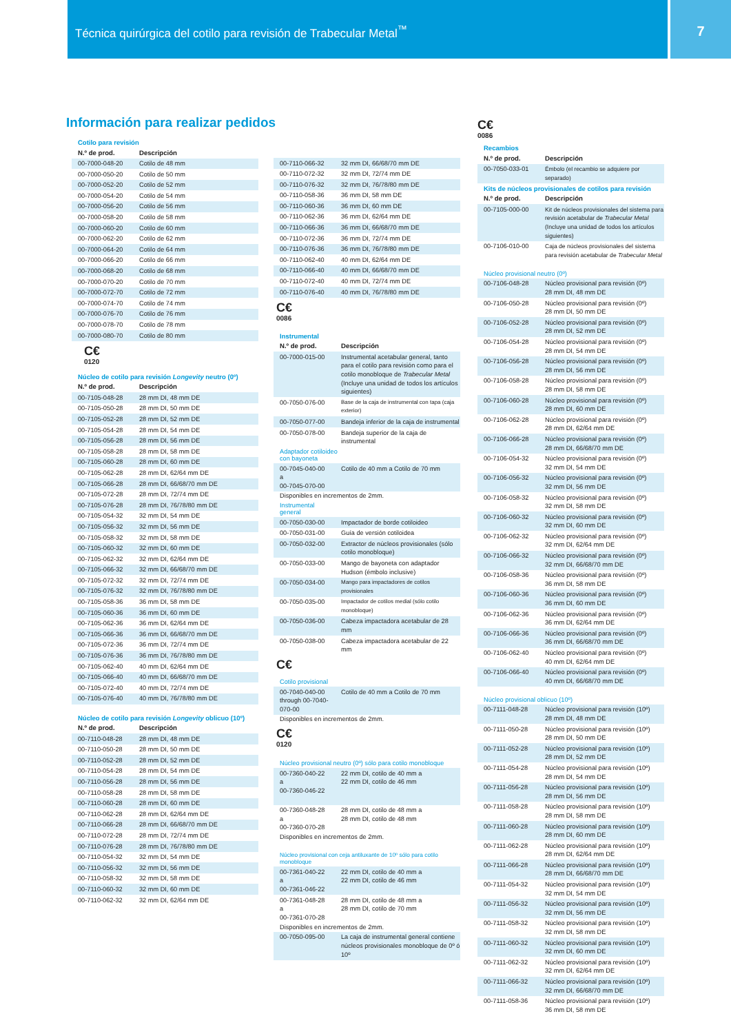Técnica quirúrgica del cotilo para revisión de Trabecular Metal<sup>™</sup>
7
Información para realizar pedidos
Cotilo para revisión
| N.º de prod. | Descripción |
| --- | --- |
| 00-7000-048-20 | Cotilo de 48 mm |
| 00-7000-050-20 | Cotilo de 50 mm |
| 00-7000-052-20 | Cotilo de 52 mm |
| 00-7000-054-20 | Cotilo de 54 mm |
| 00-7000-056-20 | Cotilo de 56 mm |
| 00-7000-058-20 | Cotilo de 58 mm |
| 00-7000-060-20 | Cotilo de 60 mm |
| 00-7000-062-20 | Cotilo de 62 mm |
| 00-7000-064-20 | Cotilo de 64 mm |
| 00-7000-066-20 | Cotilo de 66 mm |
| 00-7000-068-20 | Cotilo de 68 mm |
| 00-7000-070-20 | Cotilo de 70 mm |
| 00-7000-072-70 | Cotilo de 72 mm |
| 00-7000-074-70 | Cotilo de 74 mm |
| 00-7000-076-70 | Cotilo de 76 mm |
| 00-7000-078-70 | Cotilo de 78 mm |
| 00-7000-080-70 | Cotilo de 80 mm |
C€
0120
Núcleo de cotilo para revisión Longevity neutro (0º)
| N.º de prod. | Descripción |
| --- | --- |
| 00-7105-048-28 | 28 mm DI, 48 mm DE |
| 00-7105-050-28 | 28 mm DI, 50 mm DE |
| 00-7105-052-28 | 28 mm DI, 52 mm DE |
| 00-7105-054-28 | 28 mm DI, 54 mm DE |
| 00-7105-056-28 | 28 mm DI, 56 mm DE |
| 00-7105-058-28 | 28 mm DI, 58 mm DE |
| 00-7105-060-28 | 28 mm DI, 60 mm DE |
| 00-7105-062-28 | 28 mm DI, 62/64 mm DE |
| 00-7105-066-28 | 28 mm DI, 66/68/70 mm DE |
| 00-7105-072-28 | 28 mm DI, 72/74 mm DE |
| 00-7105-076-28 | 28 mm DI, 76/78/80 mm DE |
| 00-7105-054-32 | 32 mm DI, 54 mm DE |
| 00-7105-056-32 | 32 mm DI, 56 mm DE |
| 00-7105-058-32 | 32 mm DI, 58 mm DE |
| 00-7105-060-32 | 32 mm DI, 60 mm DE |
| 00-7105-062-32 | 32 mm DI, 62/64 mm DE |
| 00-7105-066-32 | 32 mm DI, 66/68/70 mm DE |
| 00-7105-072-32 | 32 mm DI, 72/74 mm DE |
| 00-7105-076-32 | 32 mm DI, 76/78/80 mm DE |
| 00-7105-058-36 | 36 mm DI, 58 mm DE |
| 00-7105-060-36 | 36 mm DI, 60 mm DE |
| 00-7105-062-36 | 36 mm DI, 62/64 mm DE |
| 00-7105-066-36 | 36 mm DI, 66/68/70 mm DE |
| 00-7105-072-36 | 36 mm DI, 72/74 mm DE |
| 00-7105-076-36 | 36 mm DI, 76/78/80 mm DE |
| 00-7105-062-40 | 40 mm DI, 62/64 mm DE |
| 00-7105-066-40 | 40 mm DI, 66/68/70 mm DE |
| 00-7105-072-40 | 40 mm DI, 72/74 mm DE |
| 00-7105-076-40 | 40 mm DI, 76/78/80 mm DE |
Núcleo de cotilo para revisión Longevity oblicuo (10º)
| N.º de prod. | Descripción |
| --- | --- |
| 00-7110-048-28 | 28 mm DI, 48 mm DE |
| 00-7110-050-28 | 28 mm DI, 50 mm DE |
| 00-7110-052-28 | 28 mm DI, 52 mm DE |
| 00-7110-054-28 | 28 mm DI, 54 mm DE |
| 00-7110-056-28 | 28 mm DI, 56 mm DE |
| 00-7110-058-28 | 28 mm DI, 58 mm DE |
| 00-7110-060-28 | 28 mm DI, 60 mm DE |
| 00-7110-062-28 | 28 mm DI, 62/64 mm DE |
| 00-7110-066-28 | 28 mm DI, 66/68/70 mm DE |
| 00-7110-072-28 | 28 mm DI, 72/74 mm DE |
| 00-7110-076-28 | 28 mm DI, 76/78/80 mm DE |
| 00-7110-054-32 | 32 mm DI, 54 mm DE |
| 00-7110-056-32 | 32 mm DI, 56 mm DE |
| 00-7110-058-32 | 32 mm DI, 58 mm DE |
| 00-7110-060-32 | 32 mm DI, 60 mm DE |
| 00-7110-062-32 | 32 mm DI, 62/64 mm DE |
| 00-7110-066-32 | 32 mm DI, 66/68/70 mm DE |
| 00-7110-072-32 | 32 mm DI, 72/74 mm DE |
| 00-7110-076-32 | 32 mm DI, 76/78/80 mm DE |
| 00-7110-058-36 | 36 mm DI, 58 mm DE |
| 00-7110-060-36 | 36 mm DI, 60 mm DE |
| 00-7110-062-36 | 36 mm DI, 62/64 mm DE |
| 00-7110-066-36 | 36 mm DI, 66/68/70 mm DE |
| 00-7110-072-36 | 36 mm DI, 72/74 mm DE |
| 00-7110-076-36 | 36 mm DI, 76/78/80 mm DE |
| 00-7110-062-40 | 40 mm DI, 62/64 mm DE |
| 00-7110-066-40 | 40 mm DI, 66/68/70 mm DE |
| 00-7110-072-40 | 40 mm DI, 72/74 mm DE |
| 00-7110-076-40 | 40 mm DI, 76/78/80 mm DE |
C€
0086
Instrumental
| N.º de prod. | Descripción |
| --- | --- |
| 00-7000-015-00 | Instrumental acetabular general, tanto para el cotilo para revisión como para el cotilo monobloque de Trabecular Metal (Incluye una unidad de todos los artículos siguientes) |
| 00-7050-076-00 | Base de la caja de instrumental con tapa (caja exterior) |
| 00-7050-077-00 | Bandeja inferior de la caja de instrumental |
| 00-7050-078-00 | Bandeja superior de la caja de instrumental |
Adaptador cotiloideo
con bayoneta
| 00-7045-040-00 a 00-7045-070-00 | Cotilo de 40 mm a Cotilo de 70 mm |
Disponibles en incrementos de 2mm.
Instrumental
general
| 00-7050-030-00 | Impactador de borde cotiloideo |
| 00-7050-031-00 | Guía de versión cotiloidea |
| 00-7050-032-00 | Extractor de núcleos provisionales (sólo cotilo monobloque) |
| 00-7050-033-00 | Mango de bayoneta con adaptador Hudson (émbolo inclusive) |
| 00-7050-034-00 | Mango para impactadores de cotilos provisionales |
| 00-7050-035-00 | Impactador de cotilos medial (sólo cotilo monobloque) |
| 00-7050-036-00 | Cabeza impactadora acetabular de 28 mm |
| 00-7050-038-00 | Cabeza impactadora acetabular de 22 mm |
C€
Cotilo provisional
| 00-7040-040-00 through 00-7040- 070-00 | Cotilo de 40 mm a Cotilo de 70 mm |
Disponibles en incrementos de 2mm.
C€
0120
Núcleo provisional neutro (0º) sólo para cotilo monobloque
| 00-7360-040-22 a 00-7360-046-22 | 22 mm DI, cotilo de 40 mm a 22 mm DI, cotilo de 46 mm |
| 00-7360-048-28 a 00-7360-070-28 | 28 mm DI, cotilo de 48 mm a 28 mm DI, cotilo de 48 mm |
Disponibles en incrementos de 2mm.
Núcleo provisional con ceja antiluxante de 10º sólo para cotilo monobloque
| 00-7361-040-22 a 00-7361-046-22 | 22 mm DI, cotilo de 40 mm a 22 mm DI, cotilo de 46 mm |
| 00-7361-048-28 a 00-7361-070-28 | 28 mm DI, cotilo de 48 mm a 28 mm DI, cotilo de 70 mm |
Disponibles en incrementos de 2mm.
| 00-7050-095-00 | La caja de instrumental general contiene núcleos provisionales monobloque de 0º ó 10º |
C€
0086
Recambios
| N.º de prod. | Descripción |
| --- | --- |
| 00-7050-033-01 | Émbolo (el recambio se adquiere por separado) |
Kits de núcleos provisionales de cotilos para revisión
| N.º de prod. | Descripción |
| --- | --- |
| 00-7105-000-00 | Kit de núcleos provisionales del sistema para revisión acetabular de Trabecular Metal (Incluye una unidad de todos los artículos siguientes) |
| 00-7106-010-00 | Caja de núcleos provisionales del sistema para revisión acetabular de Trabecular Metal |
Núcleo provisional neutro (0º)
| 00-7106-048-28 | Núcleo provisional para revisión (0º) 28 mm DI, 48 mm DE |
| 00-7106-050-28 | Núcleo provisional para revisión (0º) 28 mm DI, 50 mm DE |
| 00-7106-052-28 | Núcleo provisional para revisión (0º) 28 mm DI, 52 mm DE |
| 00-7106-054-28 | Núcleo provisional para revisión (0º) 28 mm DI, 54 mm DE |
| 00-7106-056-28 | Núcleo provisional para revisión (0º) 28 mm DI, 56 mm DE |
| 00-7106-058-28 | Núcleo provisional para revisión (0º) 28 mm DI, 58 mm DE |
| 00-7106-060-28 | Núcleo provisional para revisión (0º) 28 mm DI, 60 mm DE |
| 00-7106-062-28 | Núcleo provisional para revisión (0º) 28 mm DI, 62/64 mm DE |
| 00-7106-066-28 | Núcleo provisional para revisión (0º) 28 mm DI, 66/68/70 mm DE |
| 00-7106-054-32 | Núcleo provisional para revisión (0º) 32 mm DI, 54 mm DE |
| 00-7106-056-32 | Núcleo provisional para revisión (0º) 32 mm DI, 56 mm DE |
| 00-7106-058-32 | Núcleo provisional para revisión (0º) 32 mm DI, 58 mm DE |
| 00-7106-060-32 | Núcleo provisional para revisión (0º) 32 mm DI, 60 mm DE |
| 00-7106-062-32 | Núcleo provisional para revisión (0º) 32 mm DI, 62/64 mm DE |
| 00-7106-066-32 | Núcleo provisional para revisión (0º) 32 mm DI, 66/68/70 mm DE |
| 00-7106-058-36 | Núcleo provisional para revisión (0º) 36 mm DI, 58 mm DE |
| 00-7106-060-36 | Núcleo provisional para revisión (0º) 36 mm DI, 60 mm DE |
| 00-7106-062-36 | Núcleo provisional para revisión (0º) 36 mm DI, 62/64 mm DE |
| 00-7106-066-36 | Núcleo provisional para revisión (0º) 36 mm DI, 66/68/70 mm DE |
| 00-7106-062-40 | Núcleo provisional para revisión (0º) 40 mm DI, 62/64 mm DE |
| 00-7106-066-40 | Núcleo provisional para revisión (0º) 40 mm DI, 66/68/70 mm DE |
Núcleo provisional oblicuo (10º)
| 00-7111-048-28 | Núcleo provisional para revisión (10º) 28 mm DI, 48 mm DE |
| 00-7111-050-28 | Núcleo provisional para revisión (10º) 28 mm DI, 50 mm DE |
| 00-7111-052-28 | Núcleo provisional para revisión (10º) 28 mm DI, 52 mm DE |
| 00-7111-054-28 | Núcleo provisional para revisión (10º) 28 mm DI, 54 mm DE |
| 00-7111-056-28 | Núcleo provisional para revisión (10º) 28 mm DI, 56 mm DE |
| 00-7111-058-28 | Núcleo provisional para revisión (10º) 28 mm DI, 58 mm DE |
| 00-7111-060-28 | Núcleo provisional para revisión (10º) 28 mm DI, 60 mm DE |
| 00-7111-062-28 | Núcleo provisional para revisión (10º) 28 mm DI, 62/64 mm DE |
| 00-7111-066-28 | Núcleo provisional para revisión (10º) 28 mm DI, 66/68/70 mm DE |
| 00-7111-054-32 | Núcleo provisional para revisión (10º) 32 mm DI, 54 mm DE |
| 00-7111-056-32 | Núcleo provisional para revisión (10º) 32 mm DI, 56 mm DE |
| 00-7111-058-32 | Núcleo provisional para revisión (10º) 32 mm DI, 58 mm DE |
| 00-7111-060-32 | Núcleo provisional para revisión (10º) 32 mm DI, 60 mm DE |
| 00-7111-062-32 | Núcleo provisional para revisión (10º) 32 mm DI, 62/64 mm DE |
| 00-7111-066-32 | Núcleo provisional para revisión (10º) 32 mm DI, 66/68/70 mm DE |
| 00-7111-058-36 | Núcleo provisional para revisión (10º) 36 mm DI, 58 mm DE |